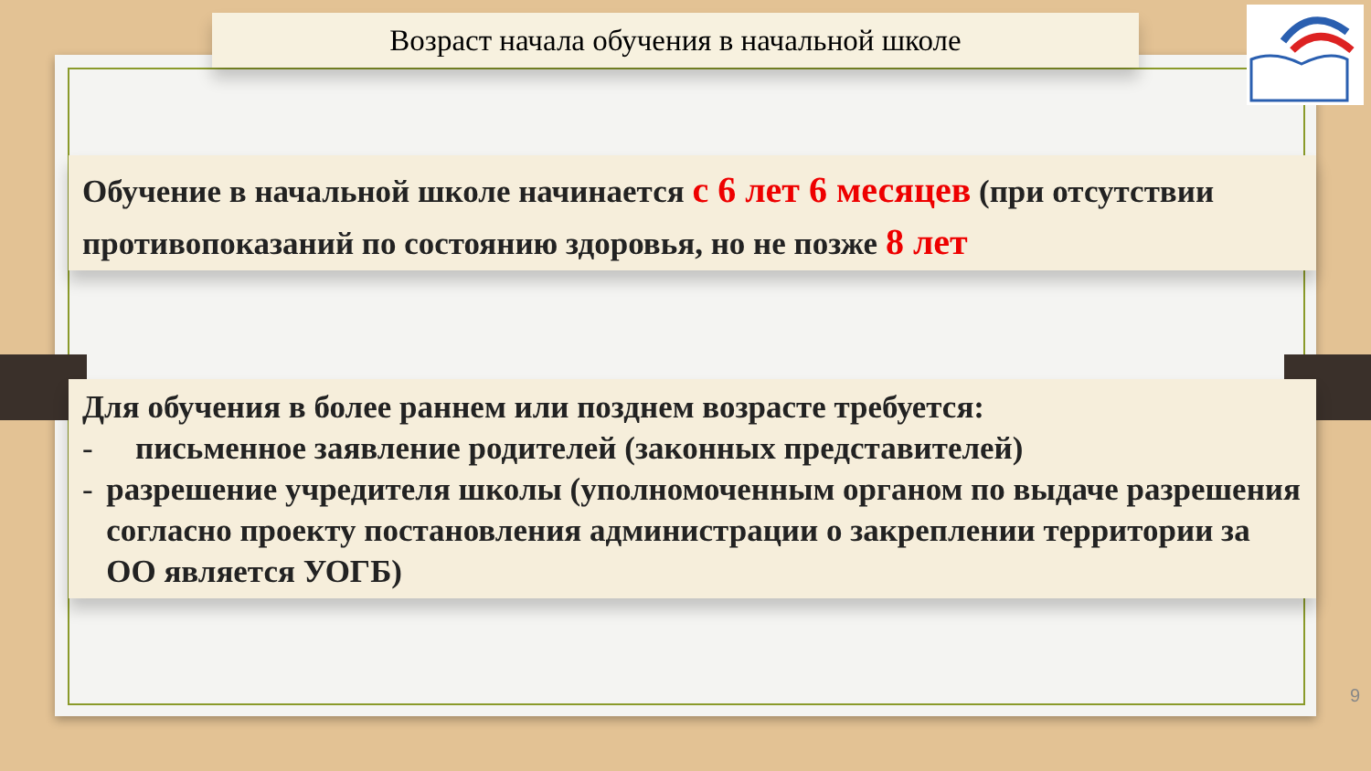Возраст начала обучения в начальной школе
Обучение в начальной школе начинается с 6 лет 6 месяцев (при отсутствии противопоказаний по состоянию здоровья, но не позже 8 лет
Для обучения в более раннем или позднем возрасте требуется:
- письменное заявление родителей (законных представителей)
- разрешение учредителя школы (уполномоченным органом по выдаче разрешения согласно проекту постановления администрации о закреплении территории за ОО является УОГБ)
9